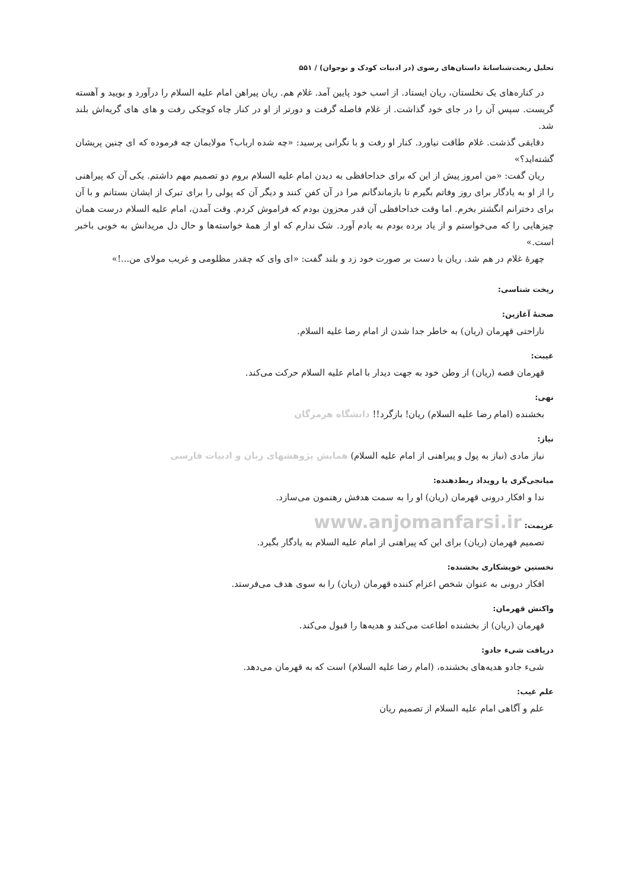تحلیل ریخت‌شناسانهٔ داستان‌های رضوی (در ادبیات کودک و نوجوان) / ۵۵۱
در کناره‌های یک نخلستان، ریان ایستاد. از اسب خود پایین آمد. غلام هم. ریان پیراهن امام علیه السلام را درآورد و بویید و آهسته گریست. سپس آن را در جای خود گذاشت. از غلام فاصله گرفت و دورتر از او در کنار چاه کوچکی رفت و های های گریه‌اش بلند شد.
دقایقی گذشت. غلام طاقت نیاورد. کنار او رفت و با نگرانی پرسید: «چه شده ارباب؟ مولایمان چه فرموده که ای چنین پریشان گشته‌اید؟»
ریان گفت: «من امروز پیش از این که برای خداحافظی به دیدن امام علیه السلام بروم دو تصمیم مهم داشتم. یکی آن که پیراهنی را از او به یادگار برای روز وفاتم بگیرم تا بازماندگانم مرا در آن کفن کنند و دیگر آن که پولی را برای تبرک از ایشان بستانم و با آن برای دخترانم انگشتر بخرم. اما وقت خداحافظی آن قدر محزون بودم که فراموش کردم. وقت آمدن، امام علیه السلام درست همان چیزهایی را که می‌خواستم و از یاد برده بودم به یادم آورد. شک ندارم که او از همهٔ خواسته‌ها و حال دل مریدانش به خوبی باخبر است.»
چهرهٔ غلام در هم شد. ریان با دست بر صورت خود زد و بلند گفت: «ای وای که چقدر مظلومی و غریب مولای من...!»
ریخت شناسی:
صحنهٔ آغازین:
ناراحتی قهرمان (ریان) به خاطر جدا شدن از امام رضا علیه السلام.
غیبت:
قهرمان قصه (ریان) از وطن خود به جهت دیدار با امام علیه السلام حرکت می‌کند.
نهی:
بخشنده (امام رضا علیه السلام) ریان! بازگرد!! دانشگاه هرمزگان
نیاز:
نیاز مادی (نیاز به پول و پیراهنی از امام علیه السلام) همایش پژوهشهای زبان و ادبیات فارسی
میانجی‌گری یا رویداد ربط‌دهنده:
ندا و افکار درونی قهرمان (ریان) او را به سمت هدفش رهنمون می‌سازد.
عزیمت: www.anjomanfarsi.ir
تصمیم قهرمان (ریان) برای این که پیراهنی از امام علیه السلام به یادگار بگیرد.
نخستین خویشکاری بخشنده:
افکار درونی به عنوان شخص اعزام کننده قهرمان (ریان) را به سوی هدف می‌فرستد.
واکنش قهرمان:
قهرمان (ریان) از بخشنده اطاعت می‌کند و هدیه‌ها را قبول می‌کند.
دریافت شیء جادو:
شیء جادو هدیه‌های بخشنده، (امام رضا علیه السلام) است که به قهرمان می‌دهد.
علم غیب:
علم و آگاهی امام علیه السلام از تصمیم ریان